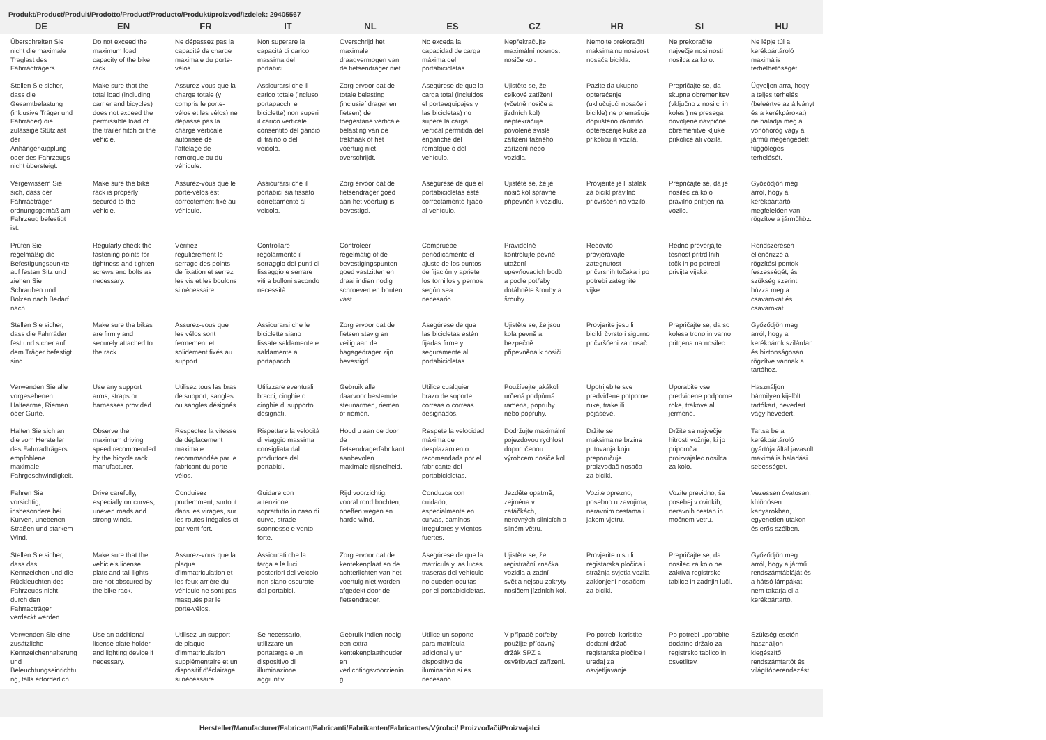Produkt/Product/Produit/Prodotto/Product/Producto/Produkt/proizvod/Izdelek: 29405567
| DE | EN | FR | IT | NL | ES | CZ | HR | SI | HU |
| --- | --- | --- | --- | --- | --- | --- | --- | --- | --- |
| Überschreiten Sie nicht die maximale Traglast des Fahrradträgers. | Do not exceed the maximum load capacity of the bike rack. | Ne dépassez pas la capacité de charge maximale du porte-vélos. | Non superare la capacità di carico massima del portabici. | Overschrijd het maximale draagvermogen van de fietsendrager niet. | No exceda la capacidad de carga máxima del portabicicletas. | Nepřekračujte maximální nosnost nosiče kol. | Nemojte prekoračiti maksimalnu nosivost nosača bicikla. | Ne prekoračite največje nosilnosti nosilca za kolo. | Ne lépje túl a kerékpártároló maximális terhelhetőségét. |
| Stellen Sie sicher, dass die Gesamtbelastung (inklusive Träger und Fahrräder) die zulässige Stützlast der Anhängerkupplung oder des Fahrzeugs nicht übersteigt. | Make sure that the total load (including carrier and bicycles) does not exceed the permissible load of the trailer hitch or the vehicle. | Assurez-vous que la charge totale (y compris le porte-vélos et les vélos) ne dépasse pas la charge verticale autorisée de l'attelage de remorque ou du véhicule. | Assicurarsi che il carico totale (incluso portapacchi e biciclette) non superi il carico verticale consentito del gancio di traino o del veicolo. | Zorg ervoor dat de totale belasting (inclusief drager en fietsen) de toegestane verticale belasting van de trekhaak of het voertuig niet overschrijdt. | Asegúrese de que la carga total (incluidos el portaequipajes y las bicicletas) no supere la carga vertical permitida del enganche del remolque o del vehículo. | Ujistěte se, že celkové zatížení (včetně nosiče a jízdních kol) nepřekračuje povolené svislé zatížení tažného zařízení nebo vozidla. | Pazite da ukupno opterećenje (uključujući nosače i bicikle) ne premašuje dopušteno okomito opterećenje kuke za prikolicu ili vozila. | Prepričajte se, da skupna obremenitev (vključno z nosilci in kolesi) ne presega dovoljene navpične obremenitve kljuke prikolice ali vozila. | Ügyeljen arra, hogy a teljes terhelés (beleértve az állványt és a kerékpárokat) ne haladja meg a vonóhorog vagy a jármű megengedett függőleges terhelését. |
| Vergewissern Sie sich, dass der Fahrradträger ordnungsgemäß am Fahrzeug befestigt ist. | Make sure the bike rack is properly secured to the vehicle. | Assurez-vous que le porte-vélos est correctement fixé au véhicule. | Assicurarsi che il portabici sia fissato correttamente al veicolo. | Zorg ervoor dat de fietsendrager goed aan het voertuig is bevestigd. | Asegúrese de que el portabicicletas esté correctamente fijado al vehículo. | Ujistěte se, že je nosič kol správně připevněn k vozidlu. | Provjerite je li stalak za bicikl pravilno pričvršćen na vozilo. | Prepričajte se, da je nosilec za kolo pravilno pritrjen na vozilo. | Győződjön meg arról, hogy a kerékpártartó megfelelően van rögzítve a járműhöz. |
| Prüfen Sie regelmäßig die Befestigungspunkte auf festen Sitz und ziehen Sie Schrauben und Bolzen nach Bedarf nach. | Regularly check the fastening points for tightness and tighten screws and bolts as necessary. | Vérifiez régulièrement le serrage des points de fixation et serrez les vis et les boulons si nécessaire. | Controllare regolarmente il serraggio dei punti di fissaggio e serrare viti e bulloni secondo necessità. | Controleer regelmatig of de bevestigingspunten goed vastzitten en draai indien nodig schroeven en bouten vast. | Compruebe periódicamente el ajuste de los puntos de fijación y apriete los tornillos y pernos según sea necesario. | Pravidelně kontrolujte pevné utažení upevňovacích bodů a podle potřeby dotáhněte šrouby a šrouby. | Redovito provjeravajte zategnutost pričvrsnih točaka i po potrebi zategnite vijke. | Redno preverjajte tesnost pritrdilnih točk in po potrebi privijte vijake. | Rendszeresen ellenőrizze a rögzítési pontok feszességét, és szükség szerint húzza meg a csavarokat és csavarokat. |
| Stellen Sie sicher, dass die Fahrräder fest und sicher auf dem Träger befestigt sind. | Make sure the bikes are firmly and securely attached to the rack. | Assurez-vous que les vélos sont fermement et solidement fixés au support. | Assicurarsi che le biciclette siano fissate saldamente e saldamente al portapacchi. | Zorg ervoor dat de fietsen stevig en veilig aan de bagagedrager zijn bevestigd. | Asegúrese de que las bicicletas estén fijadas firme y seguramente al portabicicletas. | Ujistěte se, že jsou kola pevně a bezpečně připevněna k nosiči. | Provjerite jesu li bicikli čvrsto i sigurno pričvršćeni za nosač. | Prepričajte se, da so kolesa trdno in varno pritrjena na nosilec. | Győződjön meg arról, hogy a kerékpárok szilárdan és biztonságosan rögzítve vannak a tartóhoz. |
| Verwenden Sie alle vorgesehenen Haltearme, Riemen oder Gurte. | Use any support arms, straps or harnesses provided. | Utilisez tous les bras de support, sangles ou sangles désignés. | Utilizzare eventuali bracci, cinghie o cinghie di supporto designati. | Gebruik alle daarvoor bestemde steunarmen, riemen of riemen. | Utilice cualquier brazo de soporte, correas o correas designados. | Používejte jakákoli určená podpůrná ramena, popruhy nebo popruhy. | Upotrijebite sve predviđene potporne ruke, trake ili pojaseve. | Uporabite vse predvidene podporne roke, trakove ali jermene. | Használjon bármilyen kijelölt tartókart, hevedert vagy hevedert. |
| Halten Sie sich an die vom Hersteller des Fahrradträgers empfohlene maximale Fahrgeschwindigkeit. | Observe the maximum driving speed recommended by the bicycle rack manufacturer. | Respectez la vitesse de déplacement maximale recommandée par le fabricant du porte-vélos. | Rispettare la velocità di viaggio massima consigliata dal produttore del portabici. | Houd u aan de door de fietsendragerfabrikant aanbevolen maximale rijsnelheid. | Respete la velocidad máxima de desplazamiento recomendada por el fabricante del portabicicletas. | Dodržujte maximální pojezdovou rychlost doporučenou výrobcem nosiče kol. | Držite se maksimalne brzine putovanja koju preporučuje proizvođač nosača za bicikl. | Držite se največje hitrosti vožnje, ki jo priporoča proizvajalec nosilca za kolo. | Tartsa be a kerékpártároló gyártója által javasolt maximális haladási sebességet. |
| Fahren Sie vorsichtig, insbesondere bei Kurven, unebenen Straßen und starkem Wind. | Drive carefully, especially on curves, uneven roads and strong winds. | Conduisez prudemment, surtout dans les virages, sur les routes inégales et par vent fort. | Guidare con attenzione, soprattutto in caso di curve, strade sconnesse e vento forte. | Rijd voorzichtig, vooral rond bochten, oneffen wegen en harde wind. | Conduzca con cuidado, especialmente en curvas, caminos irregulares y vientos fuertes. | Jezděte opatrně, zejména v zatáčkách, nerovných silnicích a silném větru. | Vozite oprezno, posebno u zavojima, neravnim cestama i jakom vjetru. | Vozite previdno, še posebej v ovinkih, neravnih cestah in močnem vetru. | Vezessen óvatosan, különösen kanyarokban, egyenetlen utakon és erős szélben. |
| Stellen Sie sicher, dass das Kennzeichen und die Rückleuchten des Fahrzeugs nicht durch den Fahrradträger verdeckt werden. | Make sure that the vehicle's license plate and tail lights are not obscured by the bike rack. | Assurez-vous que la plaque d'immatriculation et les feux arrière du véhicule ne sont pas masqués par le porte-vélos. | Assicurati che la targa e le luci posteriori del veicolo non siano oscurate dal portabici. | Zorg ervoor dat de kentekenplaat en de achterlichten van het voertuig niet worden afgedekt door de fietsendrager. | Asegúrese de que la matrícula y las luces traseras del vehículo no queden ocultas por el portabicicletas. | Ujistěte se, že registrační značka vozidla a zadní světla nejsou zakryty nosičem jízdních kol. | Provjerite nisu li registarska pločica i stražnja svjetla vozila zaklonjeni nosačem za bicikl. | Prepričajte se, da nosilec za kolo ne zakriva registrske tablice in zadnjih luči. | Győződjön meg arról, hogy a jármű rendszámtábláját és a hátsó lámpákat nem takarja el a kerékpártartó. |
| Verwenden Sie eine zusätzliche Kennzeichenhalterung und Beleuchtungseinrichtu ng, falls erforderlich. | Use an additional license plate holder and lighting device if necessary. | Utilisez un support de plaque d'immatriculation supplémentaire et un dispositif d'éclairage si nécessaire. | Se necessario, utilizzare un portatarga e un dispositivo di illuminazione aggiuntivi. | Gebruik indien nodig een extra kentekenplaathouder en verlichtingsvoorzienin g. | Utilice un soporte para matrícula adicional y un dispositivo de iluminación si es necesario. | V případě potřeby použijte přídavný držák SPZ a osvětlovací zařízení. | Po potrebi koristite dodatni držač registarske pločice i uređaj za osvjetljavanje. | Po potrebi uporabite dodatno držalo za registrsko tablico in osvetlitev. | Szükség esetén használjon kiegészítő rendszámtartót és világítóberendezést. |
Hersteller/Manufacturer/Fabricant/Fabricanti/Fabrikanten/Fabricantes/Výrobci/ Proizvođači/Proizvajalci